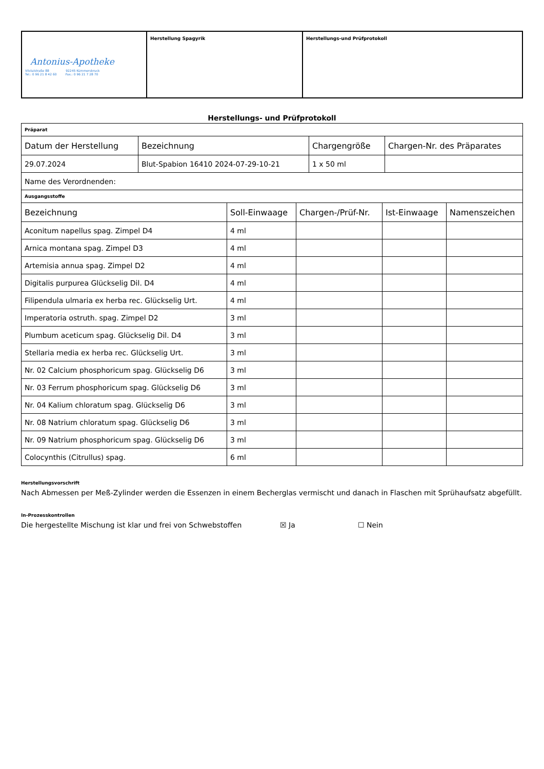| Antonius-Apotheke Vilstalstraße 88 92245 Kümmersbruck Tel.: 0 96 21 8 42 60 Fax.: 0 96 21 7 28 70 | Herstellung Spagyrik | Herstellungs-und Prüfprotokoll |
Herstellungs- und Prüfprotokoll
| Präparat | | | |
| Datum der Herstellung | Bezeichnung | Chargengröße | Chargen-Nr. des Präparates |
| 29.07.2024 | Blut-Spabion 16410 2024-07-29-10-21 | 1 x 50 ml | |
| Name des Verordnenden: | | | |
| Ausgangsstoffe | | | |
| Bezeichnung | Soll-Einwaage | Chargen-/Prüf-Nr. | Ist-Einwaage | Namenszeichen |
| --- | --- | --- | --- | --- |
| Aconitum napellus spag. Zimpel D4 | 4 ml | | | |
| Arnica montana spag. Zimpel D3 | 4 ml | | | |
| Artemisia annua spag. Zimpel D2 | 4 ml | | | |
| Digitalis purpurea Glückselig Dil. D4 | 4 ml | | | |
| Filipendula ulmaria ex herba rec. Glückselig Urt. | 4 ml | | | |
| Imperatoria ostruth. spag. Zimpel D2 | 3 ml | | | |
| Plumbum aceticum spag. Glückselig Dil. D4 | 3 ml | | | |
| Stellaria media ex herba rec. Glückselig Urt. | 3 ml | | | |
| Nr. 02 Calcium phosphoricum spag. Glückselig D6 | 3 ml | | | |
| Nr. 03 Ferrum phosphoricum spag. Glückselig D6 | 3 ml | | | |
| Nr. 04 Kalium chloratum spag. Glückselig D6 | 3 ml | | | |
| Nr. 08 Natrium chloratum spag. Glückselig D6 | 3 ml | | | |
| Nr. 09 Natrium phosphoricum spag. Glückselig D6 | 3 ml | | | |
| Colocynthis (Citrullus) spag. | 6 ml | | | |
Herstellungsvorschrift
Nach Abmessen per Meß-Zylinder werden die Essenzen in einem Becherglas vermischt und danach in Flaschen mit Sprühaufsatz abgefüllt.
In-Prozesskontrollen
Die hergestellte Mischung ist klar und frei von Schwebstoffen ☒ Ja ☐ Nein